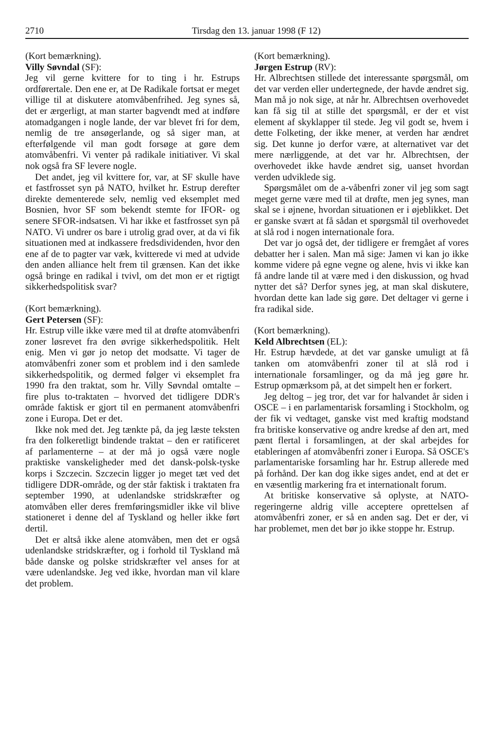2710 Tirsdag den 13. januar 1998 (F 12)
(Kort bemærkning).
Villy Søvndal (SF):
Jeg vil gerne kvittere for to ting i hr. Estrups ordførertale. Den ene er, at De Radikale fortsat er meget villige til at diskutere atomvåbenfrihed. Jeg synes så, det er ærgerligt, at man starter bagvendt med at indføre atomadgangen i nogle lande, der var blevet fri for dem, nemlig de tre ansøgerlande, og så siger man, at efterfølgende vil man godt forsøge at gøre dem atomvåbenfri. Vi venter på radikale initiativer. Vi skal nok også fra SF levere nogle.
Det andet, jeg vil kvittere for, var, at SF skulle have et fastfrosset syn på NATO, hvilket hr. Estrup derefter direkte dementerede selv, nemlig ved eksemplet med Bosnien, hvor SF som bekendt stemte for IFOR- og senere SFOR-indsatsen. Vi har ikke et fastfrosset syn på NATO. Vi undrer os bare i utrolig grad over, at da vi fik situationen med at indkassere fredsdividenden, hvor den ene af de to pagter var væk, kvitterede vi med at udvide den anden alliance helt frem til grænsen. Kan det ikke også bringe en radikal i tvivl, om det mon er et rigtigt sikkerhedspolitisk svar?
(Kort bemærkning).
Gert Petersen (SF):
Hr. Estrup ville ikke være med til at drøfte atomvåbenfri zoner løsrevet fra den øvrige sikkerhedspolitik. Helt enig. Men vi gør jo netop det modsatte. Vi tager de atomvåbenfri zoner som et problem ind i den samlede sikkerhedspolitik, og dermed følger vi eksemplet fra 1990 fra den traktat, som hr. Villy Søvndal omtalte – fire plus to-traktaten – hvorved det tidligere DDR's område faktisk er gjort til en permanent atomvåbenfri zone i Europa. Det er det.
Ikke nok med det. Jeg tænkte på, da jeg læste teksten fra den folkeretligt bindende traktat – den er ratificeret af parlamenterne – at der må jo også være nogle praktiske vanskeligheder med det dansk-polsk-tyske korps i Szczecin. Szczecin ligger jo meget tæt ved det tidligere DDR-område, og der står faktisk i traktaten fra september 1990, at udenlandske stridskræfter og atomvåben eller deres fremføringsmidler ikke vil blive stationeret i denne del af Tyskland og heller ikke ført dertil.
Det er altså ikke alene atomvåben, men det er også udenlandske stridskræfter, og i forhold til Tyskland må både danske og polske stridskræfter vel anses for at være udenlandske. Jeg ved ikke, hvordan man vil klare det problem.
(Kort bemærkning).
Jørgen Estrup (RV):
Hr. Albrechtsen stillede det interessante spørgsmål, om det var verden eller undertegnede, der havde ændret sig. Man må jo nok sige, at når hr. Albrechtsen overhovedet kan få sig til at stille det spørgsmål, er der et vist element af skyklapper til stede. Jeg vil godt se, hvem i dette Folketing, der ikke mener, at verden har ændret sig. Det kunne jo derfor være, at alternativet var det mere nærliggende, at det var hr. Albrechtsen, der overhovedet ikke havde ændret sig, uanset hvordan verden udviklede sig.
Spørgsmålet om de a-våbenfri zoner vil jeg som sagt meget gerne være med til at drøfte, men jeg synes, man skal se i øjnene, hvordan situationen er i øjeblikket. Det er ganske svært at få sådan et spørgsmål til overhovedet at slå rod i nogen internationale fora.
Det var jo også det, der tidligere er fremgået af vores debatter her i salen. Man må sige: Jamen vi kan jo ikke komme videre på egne vegne og alene, hvis vi ikke kan få andre lande til at være med i den diskussion, og hvad nytter det så? Derfor synes jeg, at man skal diskutere, hvordan dette kan lade sig gøre. Det deltager vi gerne i fra radikal side.
(Kort bemærkning).
Keld Albrechtsen (EL):
Hr. Estrup hævdede, at det var ganske umuligt at få tanken om atomvåbenfri zoner til at slå rod i internationale forsamlinger, og da må jeg gøre hr. Estrup opmærksom på, at det simpelt hen er forkert.
Jeg deltog – jeg tror, det var for halvandet år siden i OSCE – i en parlamentarisk forsamling i Stockholm, og der fik vi vedtaget, ganske vist med kraftig modstand fra britiske konservative og andre kredse af den art, med pænt flertal i forsamlingen, at der skal arbejdes for etableringen af atomvåbenfri zoner i Europa. Så OSCE's parlamentariske forsamling har hr. Estrup allerede med på forhånd. Der kan dog ikke siges andet, end at det er en væsentlig markering fra et internationalt forum.
At britiske konservative så oplyste, at NATO-regeringerne aldrig ville acceptere oprettelsen af atomvåbenfri zoner, er så en anden sag. Det er der, vi har problemet, men det bør jo ikke stoppe hr. Estrup.